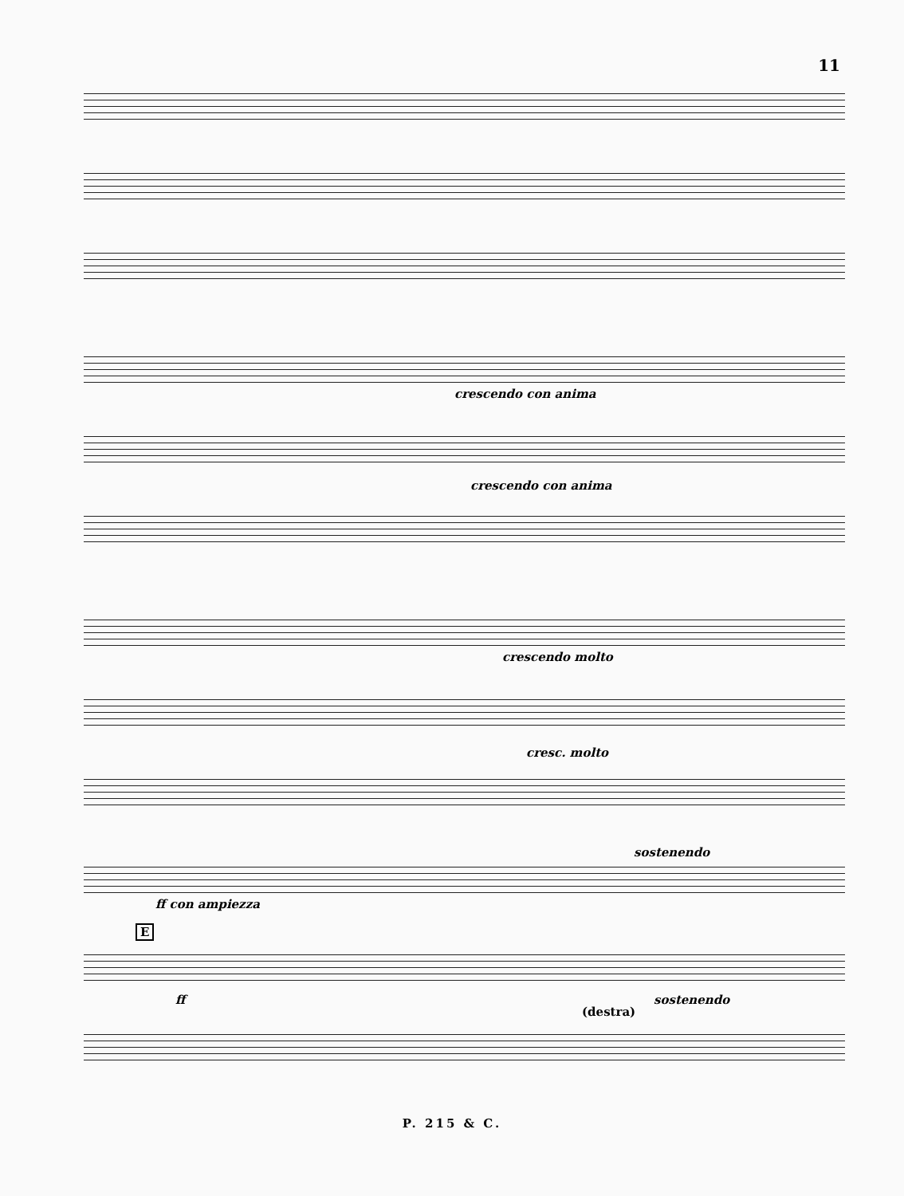11
crescendo con anima
crescendo con anima
crescendo molto
cresc. molto
sostenendo
ff con ampiezza
E
ff
(destra)
sostenendo
P. 215 & C.